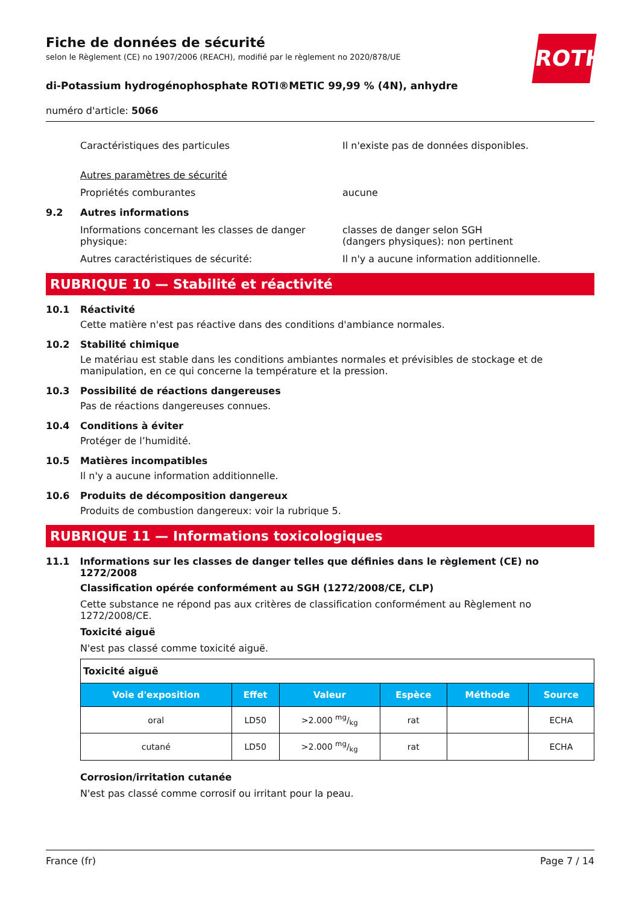ROTH
Fiche de données de sécurité
selon le Règlement (CE) no 1907/2006 (REACH), modifié par le règlement no 2020/878/UE
di-Potassium hydrogénophosphate ROTI®METIC 99,99 % (4N), anhydre
numéro d'article: 5066
Caractéristiques des particules Il n'existe pas de données disponibles.
Autres paramètres de sécurité
Propriétés comburantes aucune
9.2 Autres informations
Informations concernant les classes de danger physique:
classes de danger selon SGH
(dangers physiques): non pertinent
Autres caractéristiques de sécurité: Il n'y a aucune information additionnelle.
RUBRIQUE 10 — Stabilité et réactivité
10.1 Réactivité
Cette matière n'est pas réactive dans des conditions d'ambiance normales.
10.2 Stabilité chimique
Le matériau est stable dans les conditions ambiantes normales et prévisibles de stockage et de manipulation, en ce qui concerne la température et la pression.
10.3 Possibilité de réactions dangereuses
Pas de réactions dangereuses connues.
10.4 Conditions à éviter
Protéger de l’humidité.
10.5 Matières incompatibles
Il n'y a aucune information additionnelle.
10.6 Produits de décomposition dangereux
Produits de combustion dangereux: voir la rubrique 5.
RUBRIQUE 11 — Informations toxicologiques
11.1 Informations sur les classes de danger telles que définies dans le règlement (CE) no 1272/2008
Classification opérée conformément au SGH (1272/2008/CE, CLP)
Cette substance ne répond pas aux critères de classification conformément au Règlement no 1272/2008/CE.
Toxicité aiguë
N'est pas classé comme toxicité aiguë.
| Toxicité aiguë | | | | | |
| Voie d'exposition | Effet | Valeur | Espèce | Méthode | Source |
| oral | LD50 | >2.000 mg/kg | rat | | ECHA |
| cutané | LD50 | >2.000 mg/kg | rat | | ECHA |
Corrosion/irritation cutanée
N'est pas classé comme corrosif ou irritant pour la peau.
France (fr) Page 7 / 14